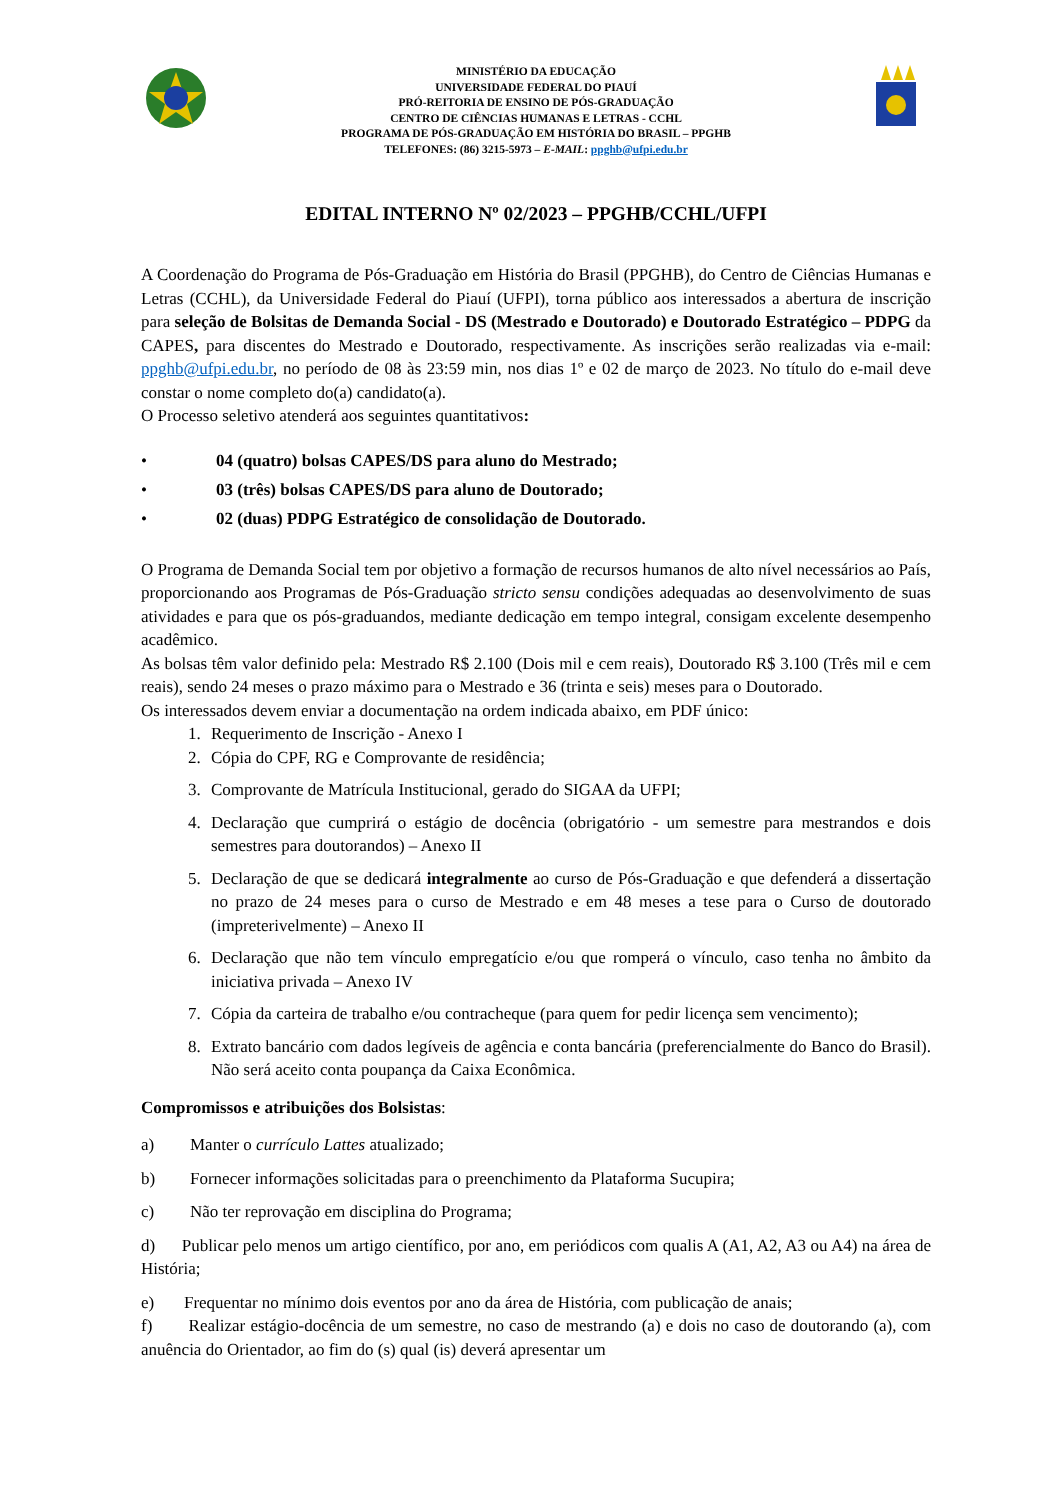MINISTÉRIO DA EDUCAÇÃO
UNIVERSIDADE FEDERAL DO PIAUÍ
PRÓ-REITORIA DE ENSINO DE PÓS-GRADUAÇÃO
CENTRO DE CIÊNCIAS HUMANAS E LETRAS - CCHL
PROGRAMA DE PÓS-GRADUAÇÃO EM HISTÓRIA DO BRASIL – PPGHB
TELEFONES: (86) 3215-5973 – E-MAIL: ppghb@ufpi.edu.br
EDITAL INTERNO Nº 02/2023 – PPGHB/CCHL/UFPI
A Coordenação do Programa de Pós-Graduação em História do Brasil (PPGHB), do Centro de Ciências Humanas e Letras (CCHL), da Universidade Federal do Piauí (UFPI), torna público aos interessados a abertura de inscrição para seleção de Bolsitas de Demanda Social - DS (Mestrado e Doutorado) e Doutorado Estratégico – PDPG da CAPES, para discentes do Mestrado e Doutorado, respectivamente. As inscrições serão realizadas via e-mail: ppghb@ufpi.edu.br, no período de 08 às 23:59 min, nos dias 1º e 02 de março de 2023. No título do e-mail deve constar o nome completo do(a) candidato(a).
O Processo seletivo atenderá aos seguintes quantitativos:
• 04 (quatro) bolsas CAPES/DS para aluno do Mestrado;
• 03 (três) bolsas CAPES/DS para aluno de Doutorado;
• 02 (duas) PDPG Estratégico de consolidação de Doutorado.
O Programa de Demanda Social tem por objetivo a formação de recursos humanos de alto nível necessários ao País, proporcionando aos Programas de Pós-Graduação stricto sensu condições adequadas ao desenvolvimento de suas atividades e para que os pós-graduandos, mediante dedicação em tempo integral, consigam excelente desempenho acadêmico.
As bolsas têm valor definido pela: Mestrado R$ 2.100 (Dois mil e cem reais), Doutorado R$ 3.100 (Três mil e cem reais), sendo 24 meses o prazo máximo para o Mestrado e 36 (trinta e seis) meses para o Doutorado.
Os interessados devem enviar a documentação na ordem indicada abaixo, em PDF único:
1. Requerimento de Inscrição - Anexo I
2. Cópia do CPF, RG e Comprovante de residência;
3. Comprovante de Matrícula Institucional, gerado do SIGAA da UFPI;
4. Declaração que cumprirá o estágio de docência (obrigatório - um semestre para mestrandos e dois semestres para doutorandos) – Anexo II
5. Declaração de que se dedicará integralmente ao curso de Pós-Graduação e que defenderá a dissertação no prazo de 24 meses para o curso de Mestrado e em 48 meses a tese para o Curso de doutorado (impreterivelmente) – Anexo II
6. Declaração que não tem vínculo empregatício e/ou que romperá o vínculo, caso tenha no âmbito da iniciativa privada – Anexo IV
7. Cópia da carteira de trabalho e/ou contracheque (para quem for pedir licença sem vencimento);
8. Extrato bancário com dados legíveis de agência e conta bancária (preferencialmente do Banco do Brasil). Não será aceito conta poupança da Caixa Econômica.
Compromissos e atribuições dos Bolsistas:
a) Manter o currículo Lattes atualizado;
b) Fornecer informações solicitadas para o preenchimento da Plataforma Sucupira;
c) Não ter reprovação em disciplina do Programa;
d) Publicar pelo menos um artigo científico, por ano, em periódicos com qualis A (A1, A2, A3 ou A4) na área de História;
e) Frequentar no mínimo dois eventos por ano da área de História, com publicação de anais;
f) Realizar estágio-docência de um semestre, no caso de mestrando (a) e dois no caso de doutorando (a), com anuência do Orientador, ao fim do (s) qual (is) deverá apresentar um